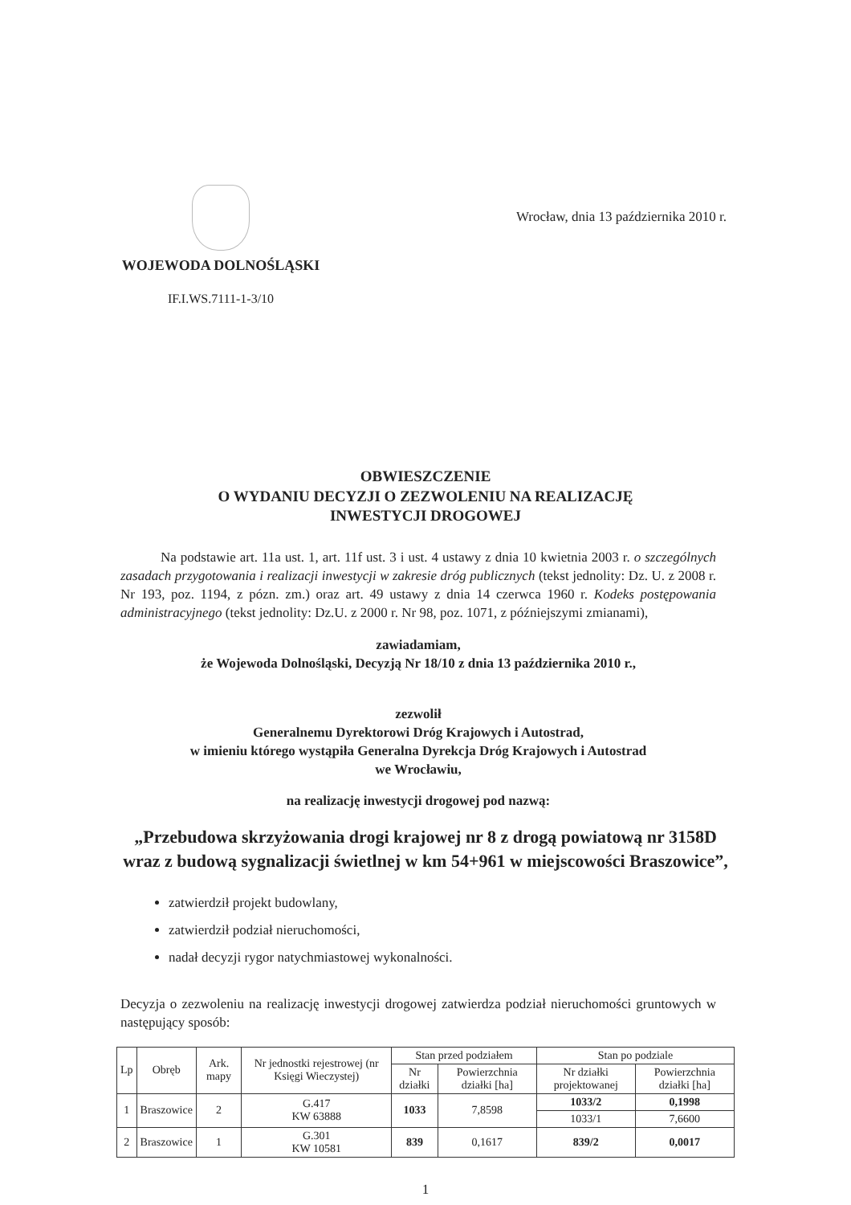WOJEWODA DOLNOŚLĄSKI
IF.I.WS.7111-1-3/10
Wrocław, dnia 13 października 2010 r.
OBWIESZCZENIE
O WYDANIU DECYZJI O ZEZWOLENIU NA REALIZACJĘ
INWESTYCJI DROGOWEJ
Na podstawie art. 11a ust. 1, art. 11f ust. 3 i ust. 4 ustawy z dnia 10 kwietnia 2003 r. o szczególnych zasadach przygotowania i realizacji inwestycji w zakresie dróg publicznych (tekst jednolity: Dz. U. z 2008 r. Nr 193, poz. 1194, z pózn. zm.) oraz art. 49 ustawy z dnia 14 czerwca 1960 r. Kodeks postępowania administracyjnego (tekst jednolity: Dz.U. z 2000 r. Nr 98, poz. 1071, z późniejszymi zmianami),
zawiadamiam,
że Wojewoda Dolnośląski, Decyzją Nr 18/10 z dnia 13 października 2010 r.,
zezwolił
Generalnemu Dyrektorowi Dróg Krajowych i Autostrad,
w imieniu którego wystąpiła Generalna Dyrekcja Dróg Krajowych i Autostrad
we Wrocławiu,
na realizację inwestycji drogowej pod nazwą:
„Przebudowa skrzyżowania drogi krajowej nr 8 z drogą powiatową nr 3158D
wraz z budową sygnalizacji świetlnej w km 54+961 w miejscowości Braszowice”,
zatwierdził projekt budowlany,
zatwierdził podział nieruchomości,
nadał decyzji rygor natychmiastowej wykonalności.
Decyzja o zezwoleniu na realizację inwestycji drogowej zatwierdza podział nieruchomości gruntowych w następujący sposób:
| Lp | Obręb | Ark. mapy | Nr jednostki rejestrowej (nr Księgi Wieczystej) | Stan przed podziałem | | Stan po podziale | |
| --- | --- | --- | --- | --- | --- | --- | --- |
| | | | | Nr działki | Powierzchnia działki [ha] | Nr działki projektowanej | Powierzchnia działki [ha] |
| 1 | Braszowice | 2 | G.417 KW 63888 | 1033 | 7,8598 | 1033/2 | 0,1998 |
| | | | | | | 1033/1 | 7,6600 |
| 2 | Braszowice | 1 | G.301 KW 10581 | 839 | 0,1617 | 839/2 | 0,0017 |
1